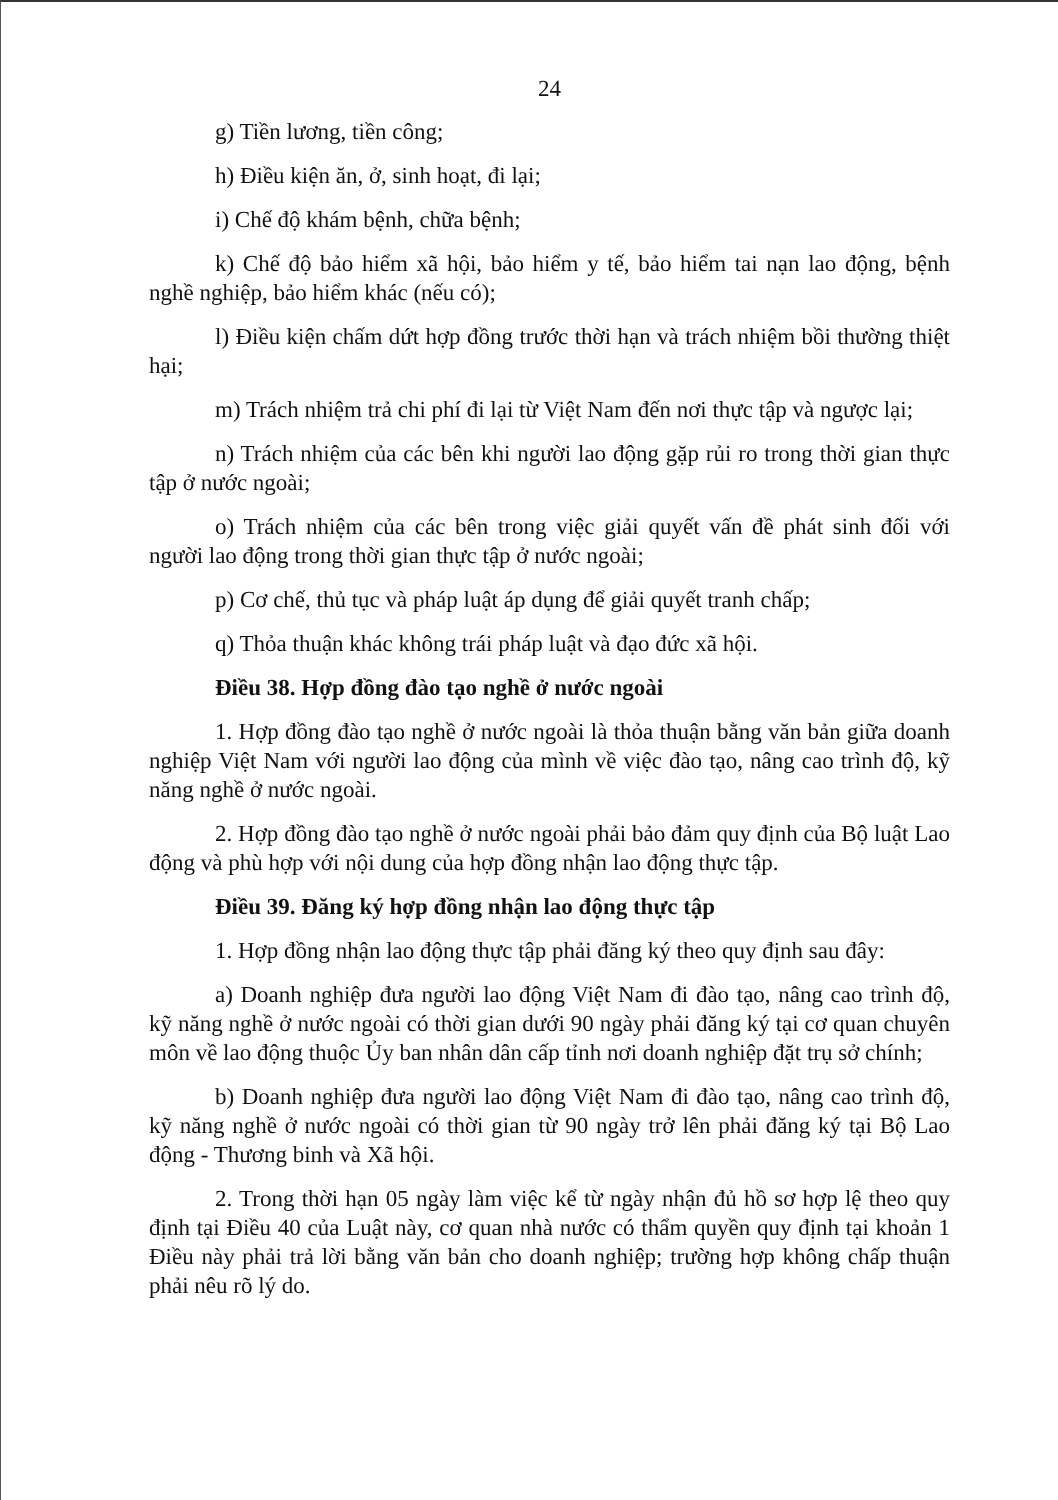24
g) Tiền lương, tiền công;
h) Điều kiện ăn, ở, sinh hoạt, đi lại;
i) Chế độ khám bệnh, chữa bệnh;
k) Chế độ bảo hiểm xã hội, bảo hiểm y tế, bảo hiểm tai nạn lao động, bệnh nghề nghiệp, bảo hiểm khác (nếu có);
l) Điều kiện chấm dứt hợp đồng trước thời hạn và trách nhiệm bồi thường thiệt hại;
m) Trách nhiệm trả chi phí đi lại từ Việt Nam đến nơi thực tập và ngược lại;
n) Trách nhiệm của các bên khi người lao động gặp rủi ro trong thời gian thực tập ở nước ngoài;
o) Trách nhiệm của các bên trong việc giải quyết vấn đề phát sinh đối với người lao động trong thời gian thực tập ở nước ngoài;
p) Cơ chế, thủ tục và pháp luật áp dụng để giải quyết tranh chấp;
q) Thỏa thuận khác không trái pháp luật và đạo đức xã hội.
Điều 38. Hợp đồng đào tạo nghề ở nước ngoài
1. Hợp đồng đào tạo nghề ở nước ngoài là thỏa thuận bằng văn bản giữa doanh nghiệp Việt Nam với người lao động của mình về việc đào tạo, nâng cao trình độ, kỹ năng nghề ở nước ngoài.
2. Hợp đồng đào tạo nghề ở nước ngoài phải bảo đảm quy định của Bộ luật Lao động và phù hợp với nội dung của hợp đồng nhận lao động thực tập.
Điều 39. Đăng ký hợp đồng nhận lao động thực tập
1. Hợp đồng nhận lao động thực tập phải đăng ký theo quy định sau đây:
a) Doanh nghiệp đưa người lao động Việt Nam đi đào tạo, nâng cao trình độ, kỹ năng nghề ở nước ngoài có thời gian dưới 90 ngày phải đăng ký tại cơ quan chuyên môn về lao động thuộc Ủy ban nhân dân cấp tỉnh nơi doanh nghiệp đặt trụ sở chính;
b) Doanh nghiệp đưa người lao động Việt Nam đi đào tạo, nâng cao trình độ, kỹ năng nghề ở nước ngoài có thời gian từ 90 ngày trở lên phải đăng ký tại Bộ Lao động - Thương binh và Xã hội.
2. Trong thời hạn 05 ngày làm việc kể từ ngày nhận đủ hồ sơ hợp lệ theo quy định tại Điều 40 của Luật này, cơ quan nhà nước có thẩm quyền quy định tại khoản 1 Điều này phải trả lời bằng văn bản cho doanh nghiệp; trường hợp không chấp thuận phải nêu rõ lý do.